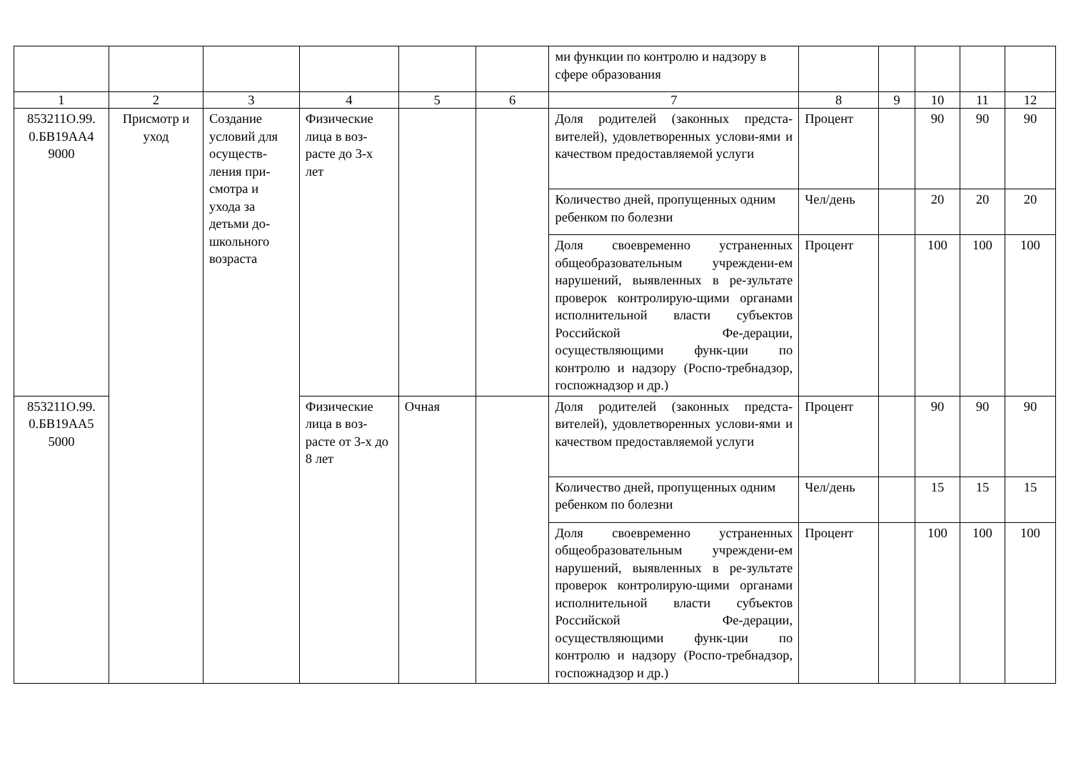| | | | | | | ми функции по контролю и надзору в сфере образования | | | | | |
| 1 | 2 | 3 | 4 | 5 | 6 | 7 | 8 | 9 | 10 | 11 | 12 |
| 853211О.99. 0.БВ19АА4 9000 | Присмотр и уход | Создание условий для осуществ-ления при-смотра и ухода за детьми до-школьного возраста | Физические лица в воз-расте до 3-х лет | | | Доля родителей (законных предста-вителей), удовлетворенных услови-ями и качеством предоставляемой услуги | Процент | | 90 | 90 | 90 |
| | | | | | | Количество дней, пропущенных одним ребенком по болезни | Чел/день | | 20 | 20 | 20 |
| | | | | | | Доля своевременно устраненных общеобразовательным учреждени-ем нарушений, выявленных в ре-зультате проверок контролирую-щими органами исполнительной власти субъектов Российской Фе-дерации, осуществляющими функ-ции по контролю и надзору (Роспо-требнадзор, госпожнадзор и др.) | Процент | | 100 | 100 | 100 |
| 853211О.99. 0.БВ19АА5 5000 | | | Физические лица в воз-расте от 3-х до 8 лет | Очная | | Доля родителей (законных предста-вителей), удовлетворенных услови-ями и качеством предоставляемой услуги | Процент | | 90 | 90 | 90 |
| | | | | | | Количество дней, пропущенных одним ребенком по болезни | Чел/день | | 15 | 15 | 15 |
| | | | | | | Доля своевременно устраненных общеобразовательным учреждени-ем нарушений, выявленных в ре-зультате проверок контролирую-щими органами исполнительной власти субъектов Российской Фе-дерации, осуществляющими функ-ции по контролю и надзору (Роспо-требнадзор, госпожнадзор и др.) | Процент | | 100 | 100 | 100 |